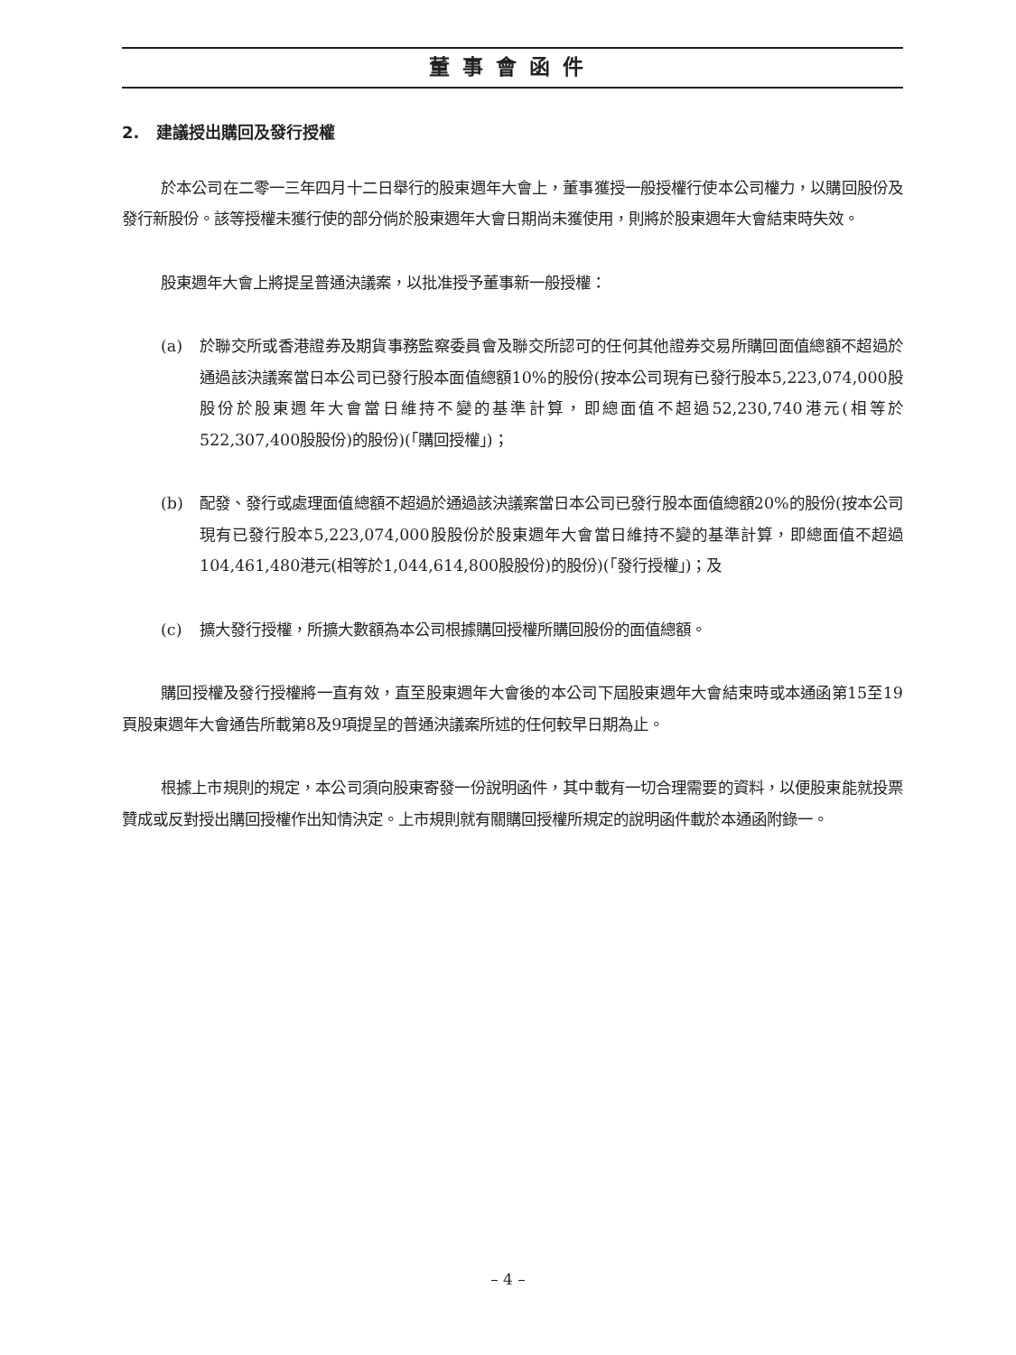董事會函件
2. 建議授出購回及發行授權
於本公司在二零一三年四月十二日舉行的股東週年大會上，董事獲授一般授權行使本公司權力，以購回股份及發行新股份。該等授權未獲行使的部分倘於股東週年大會日期尚未獲使用，則將於股東週年大會結束時失效。
股東週年大會上將提呈普通決議案，以批准授予董事新一般授權：
(a) 於聯交所或香港證券及期貨事務監察委員會及聯交所認可的任何其他證券交易所購回面值總額不超過於通過該決議案當日本公司已發行股本面值總額10%的股份(按本公司現有已發行股本5,223,074,000股股份於股東週年大會當日維持不變的基準計算，即總面值不超過52,230,740港元(相等於522,307,400股股份)的股份)(「購回授權」)；
(b) 配發、發行或處理面值總額不超過於通過該決議案當日本公司已發行股本面值總額20%的股份(按本公司現有已發行股本5,223,074,000股股份於股東週年大會當日維持不變的基準計算，即總面值不超過104,461,480港元(相等於1,044,614,800股股份)的股份)(「發行授權」)；及
(c) 擴大發行授權，所擴大數額為本公司根據購回授權所購回股份的面值總額。
購回授權及發行授權將一直有效，直至股東週年大會後的本公司下屆股東週年大會結束時或本通函第15至19頁股東週年大會通告所載第8及9項提呈的普通決議案所述的任何較早日期為止。
根據上市規則的規定，本公司須向股東寄發一份說明函件，其中載有一切合理需要的資料，以便股東能就投票贊成或反對授出購回授權作出知情決定。上市規則就有關購回授權所規定的說明函件載於本通函附錄一。
– 4 –